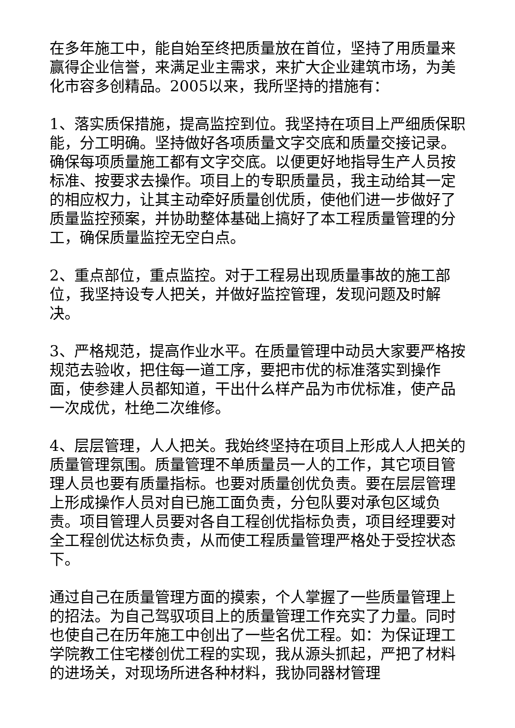在多年施工中，能自始至终把质量放在首位，坚持了用质量来赢得企业信誉，来满足业主需求，来扩大企业建筑市场，为美化市容多创精品。2005以来，我所坚持的措施有：
1、落实质保措施，提高监控到位。我坚持在项目上严细质保职能，分工明确。坚持做好各项质量文字交底和质量交接记录。确保每项质量施工都有文字交底。以便更好地指导生产人员按标准、按要求去操作。项目上的专职质量员，我主动给其一定的相应权力，让其主动牵好质量创优质，使他们进一步做好了质量监控预案，并协助整体基础上搞好了本工程质量管理的分工，确保质量监控无空白点。
2、重点部位，重点监控。对于工程易出现质量事故的施工部位，我坚持设专人把关，并做好监控管理，发现问题及时解决。
3、严格规范，提高作业水平。在质量管理中动员大家要严格按规范去验收，把住每一道工序，要把市优的标准落实到操作面，使参建人员都知道，干出什么样产品为市优标准，使产品一次成优，杜绝二次维修。
4、层层管理，人人把关。我始终坚持在项目上形成人人把关的质量管理氛围。质量管理不单质量员一人的工作，其它项目管理人员也要有质量指标。也要对质量创优负责。要在层层管理上形成操作人员对自已施工面负责，分包队要对承包区域负责。项目管理人员要对各自工程创优指标负责，项目经理要对全工程创优达标负责，从而使工程质量管理严格处于受控状态下。
通过自己在质量管理方面的摸索，个人掌握了一些质量管理上的招法。为自己驾驭项目上的质量管理工作充实了力量。同时也使自己在历年施工中创出了一些名优工程。如：为保证理工学院教工住宅楼创优工程的实现，我从源头抓起，严把了材料的进场关，对现场所进各种材料，我协同器材管理